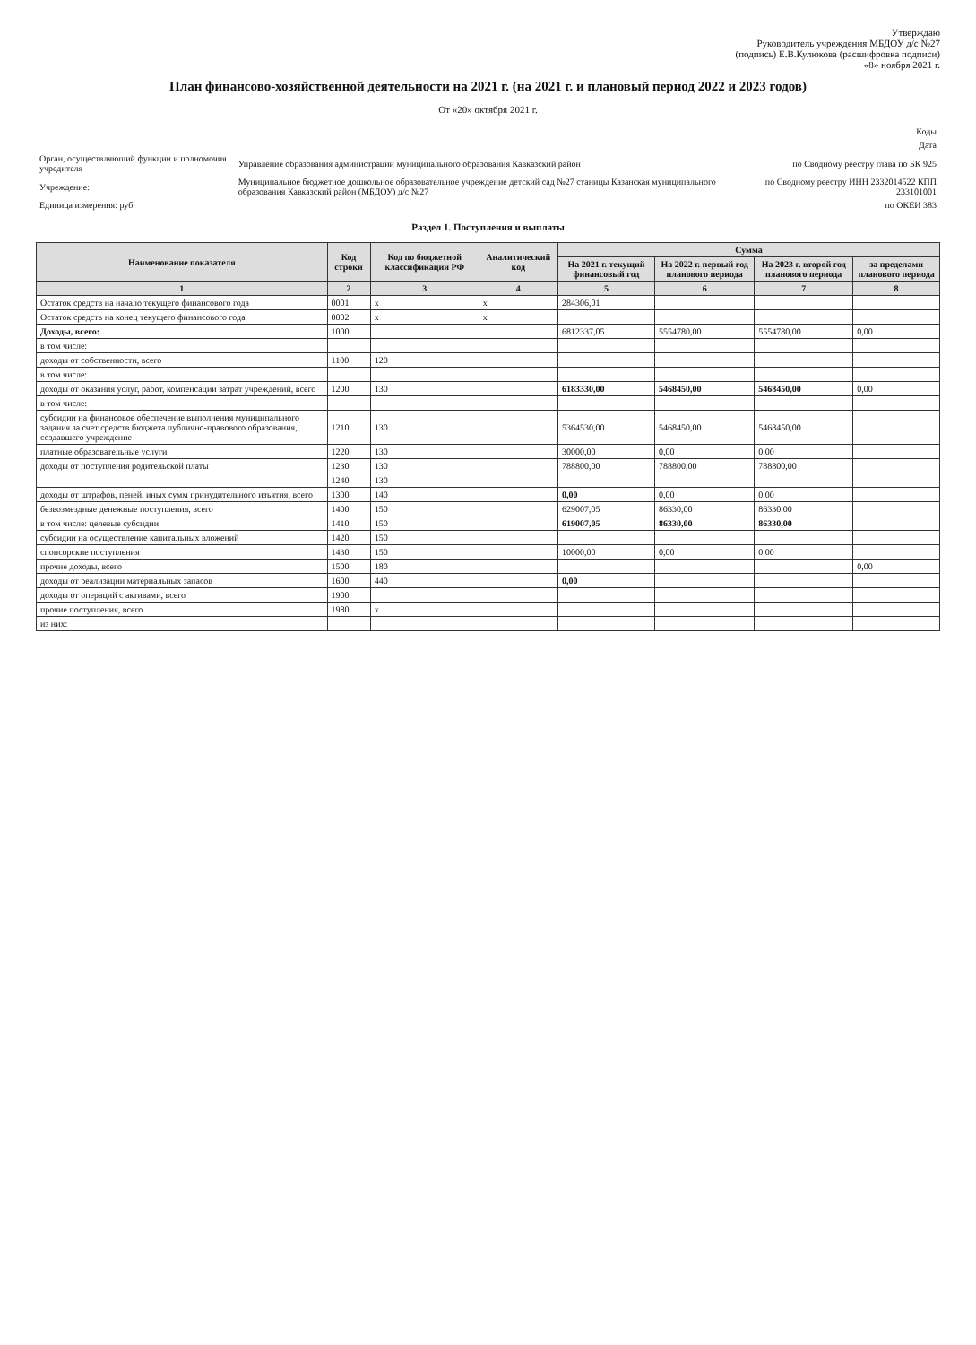Утверждаю
Руководитель учреждения МБДОУ д/с №27
(подпись) Е.В.Кулюкова (расшифровка подписи)
«8» ноября 2021 г.
План финансово-хозяйственной деятельности на 2021 г. (на 2021 г. и плановый период 2022 и 2023 годов)
От «20» октября 2021 г.
| | | Коды |
| | | Дата |
| Орган, осуществляющий функции и полномочия учредителя | Управление образования администрации муниципального образования Кавказский район | по Сводному реестру глава по БК 925 |
| Учреждение: | Муниципальное бюджетное дошкольное образовательное учреждение детский сад №27 станицы Казанская муниципального образования Кавказский район (МБДОУ) д/с №27 | по Сводному реестру ИНН 2332014522 КПП 233101001 |
| Единица измерения: руб. | | по ОКЕИ 383 |
Раздел 1. Поступления и выплаты
| Наименование показателя | Код строки | Код по бюджетной классификации РФ | Аналитический код | Сумма | | | |
| --- | --- | --- | --- | --- | --- | --- | --- |
| | | | | На 2021 г. текущий финансовый год | На 2022 г. первый год планового периода | На 2023 г. второй год планового периода | за пределами планового периода |
| 1 | 2 | 3 | 4 | 5 | 6 | 7 | 8 |
| Остаток средств на начало текущего финансового года | 0001 | x | x | 284306,01 | | | |
| Остаток средств на конец текущего финансового года | 0002 | x | x | | | | |
| Доходы, всего: | 1000 | | | 6812337,05 | 5554780,00 | 5554780,00 | 0,00 |
| в том числе: | | | | | | | |
| доходы от собственности, всего | 1100 | 120 | | | | | |
| в том числе: | | | | | | | |
| доходы от оказания услуг, работ, компенсации затрат учреждений, всего | 1200 | 130 | | 6183330,00 | 5468450,00 | 5468450,00 | 0,00 |
| в том числе: | | | | | | | |
| субсидии на финансовое обеспечение выполнения муниципального задания за счет средств бюджета публично-правового образования, создавшего учреждение | 1210 | 130 | | 5364530,00 | 5468450,00 | 5468450,00 | |
| платные образовательные услуги | 1220 | 130 | | 30000,00 | 0,00 | 0,00 | |
| доходы от поступления родительской платы | 1230 | 130 | | 788800,00 | 788800,00 | 788800,00 | |
| | 1240 | 130 | | | | | |
| доходы от штрафов, пеней, иных сумм принудительного изъятия, всего | 1300 | 140 | | 0,00 | 0,00 | 0,00 | |
| безвозмездные денежные поступления, всего | 1400 | 150 | | 629007,05 | 86330,00 | 86330,00 | |
| в том числе: целевые субсидии | 1410 | 150 | | 619007,05 | 86330,00 | 86330,00 | |
| субсидии на осуществление капитальных вложений | 1420 | 150 | | | | | |
| спонсорские поступления | 1430 | 150 | | 10000,00 | 0,00 | 0,00 | |
| прочие доходы, всего | 1500 | 180 | | | | | 0,00 |
| доходы от реализации материальных запасов | 1600 | 440 | | 0,00 | | | |
| доходы от операций с активами, всего | 1900 | | | | | | |
| прочие поступления, всего | 1980 | x | | | | | |
| из них: | | | | | | | |